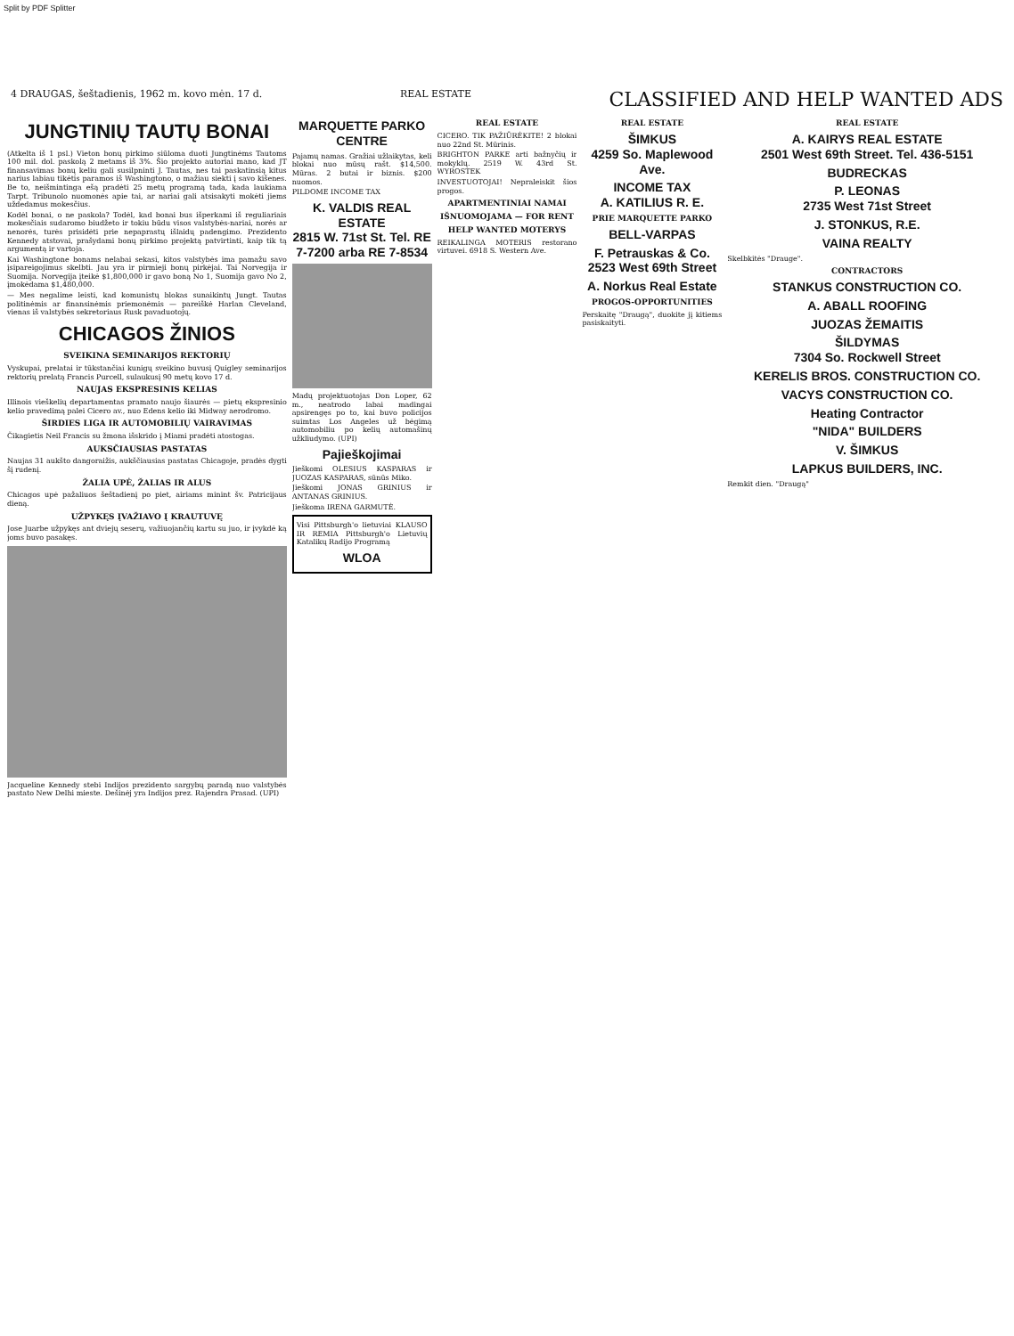Split by PDF Splitter
4 DRAUGAS, šeštadienis, 1962 m. kovo mėn. 17 d. REAL ESTATE CLASSIFIED AND HELP WANTED ADS
JUNGTINIŲ TAUTŲ BONAI
(Atkelta iš 1 psl.) Vieton bonų pirkimo siūloma duoti Jungtinėms Tautoms 100 mil. dol. paskolą 2 metams iš 3%. Šio projekto autoriai mano, kad JT finansavimas bonų keliu gali susilpninti J. Tautas, nes tai paskatinsią kitus narius labiau tikėtis paramos iš Washingtono, o mažiau siekti į savo kišenes. Be to, neišmintinga ešą pradėti 25 metų programą tada, kada laukiama Tarpt. Tribunolo nuomonės apie tai, ar nariai gali atsisakyti mokėti jiems uždedamus mokesčius.
Kodėl bonai, o ne paskola? Todėl, kad bonai bus išperkami iš reguliariais mokesčiais sudaromo biudžeto ir tokiu būdu visos valstybės-nariai, norės ar nenorės, turės prisidėti prie nepaprastų išlaidų padengimo. Prezidento Kennedy atstovai, prašydami bonų pirkimo projektą patvirtinti, kaip tik tą argumentą ir vartoja.
Kai Washingtone bonams nelabai sekasi, kitos valstybės ima pamažu savo įsipareigojimus skelbti. Jau yra ir pirmieji bonų pirkėjai. Tai Norvegija ir Suomija. Norvegija įteikė $1,800,000 ir gavo boną No 1, Suomija gavo No 2, įmokėdama $1,480,000.
— Mes negalime leisti, kad komunistų blokas sunaikintų Jungt. Tautas politinėmis ar finansinėmis priemonėmis — pareiškė Harlan Cleveland, vienas iš valstybės sekretoriaus Rusk pavaduotojų.
CHICAGOS ŽINIOS
SVEIKINA SEMINARIJOS REKTORIŲ
Vyskupai, prelatai ir tūkstančiai kunigų sveikino buvusį Quigley seminarijos rektorių prelatą Francis Purcell, sulaukusį 90 metų kovo 17 d.
NAUJAS EKSPRESINIS KELIAS
Illinois vieškelių departamentas pramato naujo šiaurės — pietų ekspresinio kelio pravedimą palei Cicero av., nuo Edens kelio iki Midway aerodromo.
ŠIRDIES LIGA IR AUTOMOBILIŲ VAIRAVIMAS
Čikagietis Neil Francis su žmona išskrido į Miami pradėti atostogas.
AUKSČIAUSIAS PASTATAS
Naujas 31 aukšto dangoraižis, aukščiausias pastatas Chicagoje, pradės dygti šį rudenį.
ŽALIA UPĖ, ŽALIAS IR ALUS
Chicagos upė pažaliuos šeštadienį po piet, airiams minint šv. Patricijaus dieną.
UŽPYKĘS ĮVAŽIAVO Į KRAUTUVĘ
Jose Juarbe užpykęs ant dviejų seserų, važiuojančių kartu su juo, ir įvykdė ką joms buvo pasakęs.
Jacqueline Kennedy stebi Indijos prezidento sargybų paradą nuo valstybės pastato New Delhi mieste. Dešinėj yra Indijos prez. Rajendra Prasad. (UPI)
MARQUETTE PARKO CENTRE
Pajamų namas. Gražiai užlaikytas, keli blokai nuo mūsų rašt. $14,500. Mūras. 2 butai ir biznis. $200 nuomos.
PILDOME INCOME TAX
K. VALDIS REAL ESTATE
2815 W. 71st St. Tel. RE 7-7200 arba RE 7-8534
Madų projektuotojas Don Loper, 62 m., neatrodo labai madingai apsirengęs po to, kai buvo policijos suimtas Los Angeles už bėgimą automobiliu po kelių automašinų užkliudymo. (UPI)
Pajieškojimai
Jieškomi OLESIUS KASPARAS ir JUOZAS KASPARAS, sūnūs Miko.
Jieškomi JONAS GRINIUS ir ANTANAS GRINIUS.
Jieškoma IRENA GARMUTĖ.
Visi Pittsburgh'o lietuviai KLAUSO IR REMIA Pittsburgh'o Lietuvių Katalikų Radijo Programą
WLOA
REAL ESTATE
CICERO. TIK PAŽIŪRĖKITE! 2 blokai nuo 22nd St. Mūrinis.
BRIGHTON PARKE arti bažnyčių ir mokyklų. 2519 W. 43rd St. WYROSTEK
INVESTUOTOJAI! Nepraleiskit šios progos.
APARTMENTINIAI NAMAI
IŠNUOMOJAMA — FOR RENT
HELP WANTED MOTERYS
REIKALINGA MOTERIS restorano virtuvei. 6918 S. Western Ave.
REAL ESTATE
ŠIMKUS
4259 So. Maplewood Ave.
INCOME TAX
A. KATILIUS R. E.
PRIE MARQUETTE PARKO
BELL-VARPAS
F. Petrauskas & Co.
2523 West 69th Street
A. Norkus Real Estate
PROGOS-OPPORTUNITIES
Perskaitę "Draugą", duokite jį kitiems pasiskaityti.
REAL ESTATE
A. KAIRYS REAL ESTATE
2501 West 69th Street. Tel. 436-5151
BUDRECKAS
P. LEONAS
2735 West 71st Street
J. STONKUS, R.E.
VAINA REALTY
Skelbkitės "Drauge".
CONTRACTORS
STANKUS CONSTRUCTION CO.
A. ABALL ROOFING
JUOZAS ŽEMAITIS
ŠILDYMAS
7304 So. Rockwell Street
KERELIS BROS. CONSTRUCTION CO.
VACYS CONSTRUCTION CO.
Heating Contractor
"NIDA" BUILDERS
V. ŠIMKUS
LAPKUS BUILDERS, INC.
Remkit dien. "Draugą"